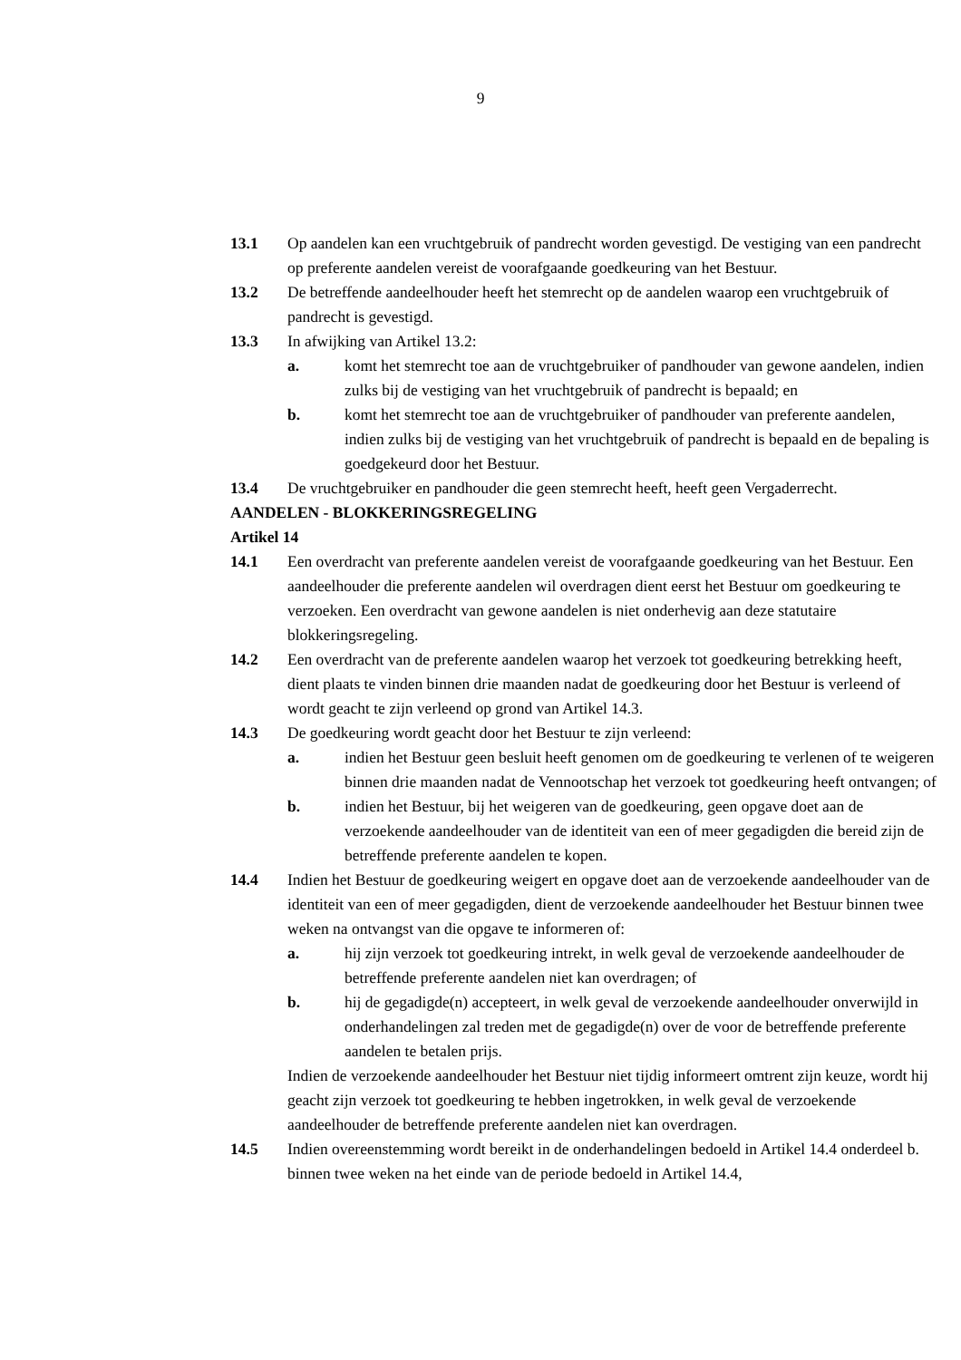9
13.1 Op aandelen kan een vruchtgebruik of pandrecht worden gevestigd. De vestiging van een pandrecht op preferente aandelen vereist de voorafgaande goedkeuring van het Bestuur.
13.2 De betreffende aandeelhouder heeft het stemrecht op de aandelen waarop een vruchtgebruik of pandrecht is gevestigd.
13.3 In afwijking van Artikel 13.2:
a. komt het stemrecht toe aan de vruchtgebruiker of pandhouder van gewone aandelen, indien zulks bij de vestiging van het vruchtgebruik of pandrecht is bepaald; en
b. komt het stemrecht toe aan de vruchtgebruiker of pandhouder van preferente aandelen, indien zulks bij de vestiging van het vruchtgebruik of pandrecht is bepaald en de bepaling is goedgekeurd door het Bestuur.
13.4 De vruchtgebruiker en pandhouder die geen stemrecht heeft, heeft geen Vergaderrecht.
AANDELEN - BLOKKERINGSREGELING
Artikel 14
14.1 Een overdracht van preferente aandelen vereist de voorafgaande goedkeuring van het Bestuur. Een aandeelhouder die preferente aandelen wil overdragen dient eerst het Bestuur om goedkeuring te verzoeken. Een overdracht van gewone aandelen is niet onderhevig aan deze statutaire blokkeringsregeling.
14.2 Een overdracht van de preferente aandelen waarop het verzoek tot goedkeuring betrekking heeft, dient plaats te vinden binnen drie maanden nadat de goedkeuring door het Bestuur is verleend of wordt geacht te zijn verleend op grond van Artikel 14.3.
14.3 De goedkeuring wordt geacht door het Bestuur te zijn verleend:
a. indien het Bestuur geen besluit heeft genomen om de goedkeuring te verlenen of te weigeren binnen drie maanden nadat de Vennootschap het verzoek tot goedkeuring heeft ontvangen; of
b. indien het Bestuur, bij het weigeren van de goedkeuring, geen opgave doet aan de verzoekende aandeelhouder van de identiteit van een of meer gegadigden die bereid zijn de betreffende preferente aandelen te kopen.
14.4 Indien het Bestuur de goedkeuring weigert en opgave doet aan de verzoekende aandeelhouder van de identiteit van een of meer gegadigden, dient de verzoekende aandeelhouder het Bestuur binnen twee weken na ontvangst van die opgave te informeren of:
a. hij zijn verzoek tot goedkeuring intrekt, in welk geval de verzoekende aandeelhouder de betreffende preferente aandelen niet kan overdragen; of
b. hij de gegadigde(n) accepteert, in welk geval de verzoekende aandeelhouder onverwijld in onderhandelingen zal treden met de gegadigde(n) over de voor de betreffende preferente aandelen te betalen prijs.
Indien de verzoekende aandeelhouder het Bestuur niet tijdig informeert omtrent zijn keuze, wordt hij geacht zijn verzoek tot goedkeuring te hebben ingetrokken, in welk geval de verzoekende aandeelhouder de betreffende preferente aandelen niet kan overdragen.
14.5 Indien overeenstemming wordt bereikt in de onderhandelingen bedoeld in Artikel 14.4 onderdeel b. binnen twee weken na het einde van de periode bedoeld in Artikel 14.4,